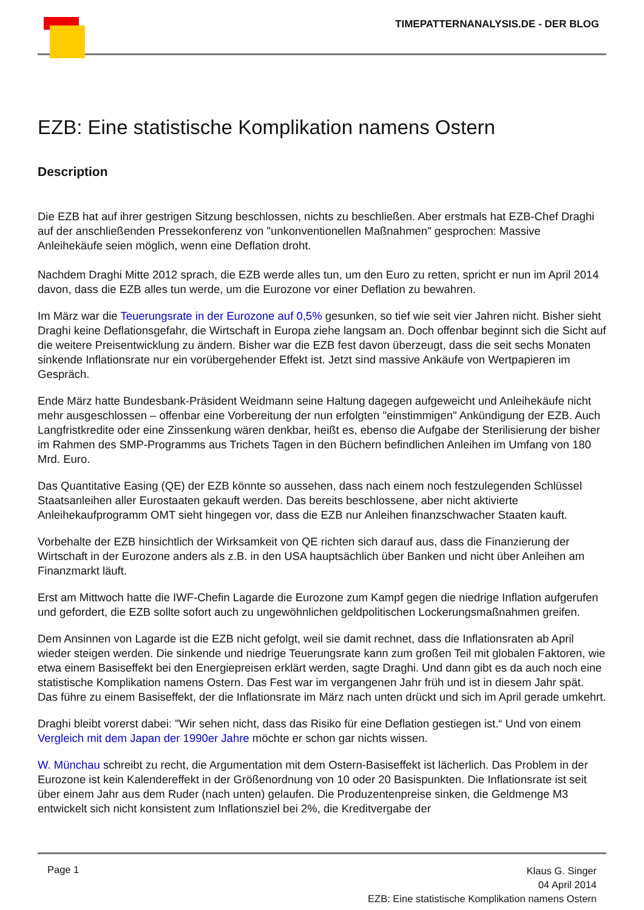TIMEPATTERNANALYSIS.DE - DER BLOG
EZB: Eine statistische Komplikation namens Ostern
Description
Die EZB hat auf ihrer gestrigen Sitzung beschlossen, nichts zu beschließen. Aber erstmals hat EZB-Chef Draghi auf der anschließenden Pressekonferenz von "unkonventionellen Maßnahmen" gesprochen: Massive Anleihekäufe seien möglich, wenn eine Deflation droht.
Nachdem Draghi Mitte 2012 sprach, die EZB werde alles tun, um den Euro zu retten, spricht er nun im April 2014 davon, dass die EZB alles tun werde, um die Eurozone vor einer Deflation zu bewahren.
Im März war die Teuerungsrate in der Eurozone auf 0,5% gesunken, so tief wie seit vier Jahren nicht. Bisher sieht Draghi keine Deflationsgefahr, die Wirtschaft in Europa ziehe langsam an. Doch offenbar beginnt sich die Sicht auf die weitere Preisentwicklung zu ändern. Bisher war die EZB fest davon überzeugt, dass die seit sechs Monaten sinkende Inflationsrate nur ein vorübergehender Effekt ist. Jetzt sind massive Ankäufe von Wertpapieren im Gespräch.
Ende März hatte Bundesbank-Präsident Weidmann seine Haltung dagegen aufgeweicht und Anleihekäufe nicht mehr ausgeschlossen – offenbar eine Vorbereitung der nun erfolgten "einstimmigen" Ankündigung der EZB. Auch Langfristkredite oder eine Zinssenkung wären denkbar, heißt es, ebenso die Aufgabe der Sterilisierung der bisher im Rahmen des SMP-Programms aus Trichets Tagen in den Büchern befindlichen Anleihen im Umfang von 180 Mrd. Euro.
Das Quantitative Easing (QE) der EZB könnte so aussehen, dass nach einem noch festzulegenden Schlüssel Staatsanleihen aller Eurostaaten gekauft werden. Das bereits beschlossene, aber nicht aktivierte Anleihekaufprogramm OMT sieht hingegen vor, dass die EZB nur Anleihen finanzschwacher Staaten kauft.
Vorbehalte der EZB hinsichtlich der Wirksamkeit von QE richten sich darauf aus, dass die Finanzierung der Wirtschaft in der Eurozone anders als z.B. in den USA hauptsächlich über Banken und nicht über Anleihen am Finanzmarkt läuft.
Erst am Mittwoch hatte die IWF-Chefin Lagarde die Eurozone zum Kampf gegen die niedrige Inflation aufgerufen und gefordert, die EZB sollte sofort auch zu ungewöhnlichen geldpolitischen Lockerungsmaßnahmen greifen.
Dem Ansinnen von Lagarde ist die EZB nicht gefolgt, weil sie damit rechnet, dass die Inflationsraten ab April wieder steigen werden. Die sinkende und niedrige Teuerungsrate kann zum großen Teil mit globalen Faktoren, wie etwa einem Basiseffekt bei den Energiepreisen erklärt werden, sagte Draghi. Und dann gibt es da auch noch eine statistische Komplikation namens Ostern. Das Fest war im vergangenen Jahr früh und ist in diesem Jahr spät. Das führe zu einem Basiseffekt, der die Inflationsrate im März nach unten drückt und sich im April gerade umkehrt.
Draghi bleibt vorerst dabei: "Wir sehen nicht, dass das Risiko für eine Deflation gestiegen ist.“ Und von einem Vergleich mit dem Japan der 1990er Jahre möchte er schon gar nichts wissen.
W. Münchau schreibt zu recht, die Argumentation mit dem Ostern-Basiseffekt ist lächerlich. Das Problem in der Eurozone ist kein Kalendereffekt in der Größenordnung von 10 oder 20 Basispunkten. Die Inflationsrate ist seit über einem Jahr aus dem Ruder (nach unten) gelaufen. Die Produzentenpreise sinken, die Geldmenge M3 entwickelt sich nicht konsistent zum Inflationsziel bei 2%, die Kreditvergabe der
Page 1
Klaus G. Singer
04 April 2014
EZB: Eine statistische Komplikation namens Ostern